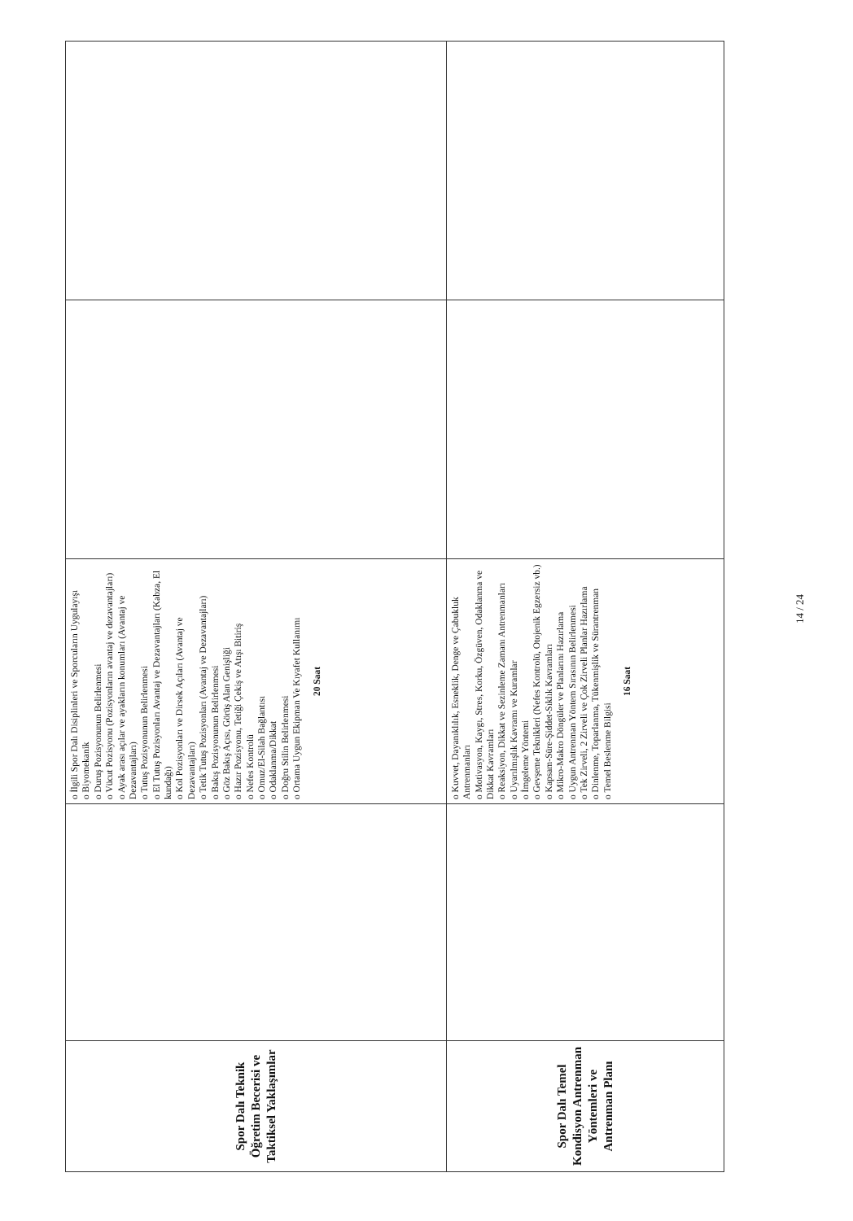| Spor Dalı Teknik Öğretim Becerisi ve Taktiksel Yaklaşımlar | | o İlgili Spor Dalı Disiplinleri ve Sporcuların Uygulayışı o Biyomekanik o Duruş Pozisyonunun Belirlenmesi o Vücut Pozisyonu (Pozisyonların avantaj ve dezavantajları) o Ayak arası açılar ve ayakların konumları (Avantaj ve Dezavantajları) o Tutuş Pozisyonunun Belirlenmesi o El Tutuş Pozisyonları Avantaj ve Dezavantajları (Kabza, El kundağı) o Kol Pozisyonları ve Dirsek Açıları (Avantaj ve Dezavantajları) o Tetik Tutuş Pozisyonları (Avantaj ve Dezavantajları) o Bakış Pozisyonunun Belirlenmesi o Göz Bakış Açısı, Görüş Alan Genişliği o Hazır Pozisyonu, Tetiği Çekiş ve Atışı Bitiriş o Nefes Kontrolü o Omuz/El-Silah Bağlantısı o Odaklanma/Dikkat o Doğru Stilin Belirlenmesi o Ortama Uygun Ekipman Ve Kıyafet Kullanımı 20 Saat | | |
| Spor Dalı Temel Kondisyon Antrenman Yöntemleri ve Antrenman Planı | | o Kuvvet, Dayanıklılık, Esneklik, Denge ve Çabukluk Antrenmanları o Motivasyon, Kaygı, Stres, Korku, Özgüven, Odaklanma ve Dikkat Kavramları o Reaksiyon, Dikkat ve Sezinleme Zamanı Antrenmanları o Uyarılmışlık Kavramı ve Kuramlar o İmgeleme Yöntemi o Gevşeme Teknikleri (Nefes Kontrolü, Otojenik Egzersiz vb.) o Kapsam-Süre-Şiddet-Sıklık Kavramları o Mikro-Makro Döngüler ve Planlarını Hazırlama o Uygun Antrenman Yöntem Sırasının Belirlenmesi o Tek Zirveli, 2 Zirveli ve Çok Zirveli Planlar Hazırlama o Dinlenme, Toparlanma, Tükenmişlik ve Sürantrenman o Temel Beslenme Bilgisi 16 Saat | | |
14 / 24